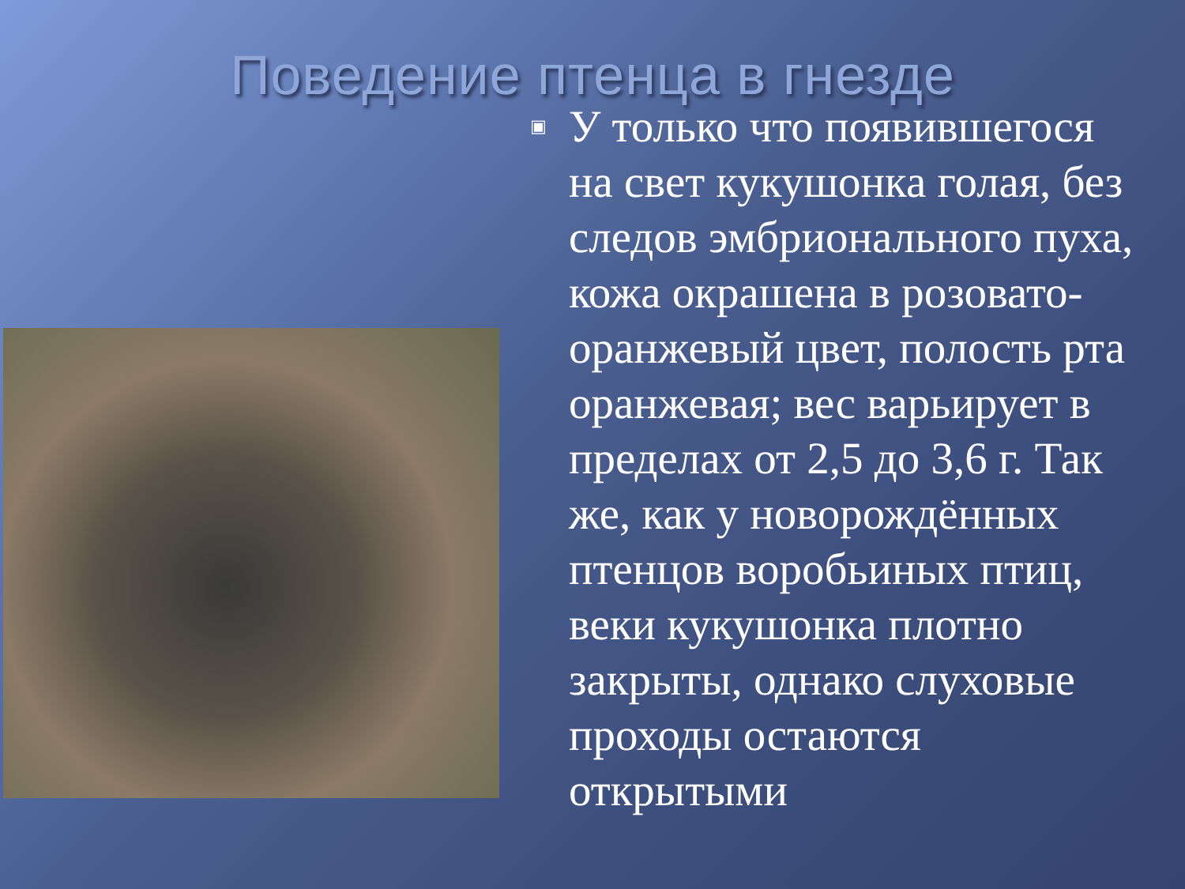Поведение птенца в гнезде
▣
У только что появившегося на свет кукушонка голая, без следов эмбрионального пуха, кожа окрашена в розовато-оранжевый цвет, полость рта оранжевая; вес варьирует в пределах от 2,5 до 3,6 г. Так же, как у новорождённых птенцов воробьиных птиц, веки кукушонка плотно закрыты, однако слуховые проходы остаются открытыми